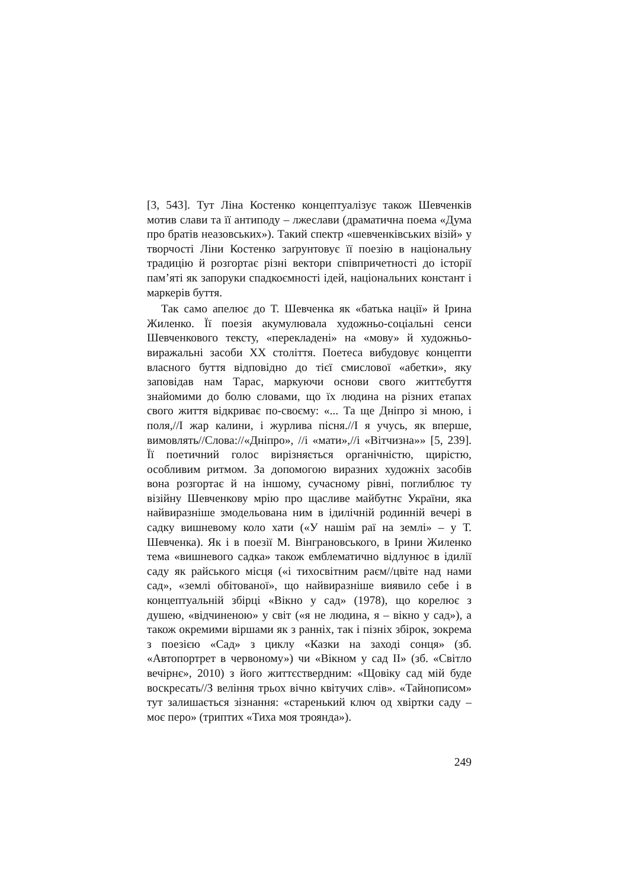[3, 543]. Тут Ліна Костенко концептуалізує також Шевченків мотив слави та її антиподу – лжеслави (драматична поема «Дума про братів неазовських»). Такий спектр «шевченківських візій» у творчості Ліни Костенко заґрунтовує її поезію в національну традицію й розгортає різні вектори співпричетності до історії пам’яті як запоруки спадкоємності ідей, національних констант і маркерів буття.
Так само апелює до Т. Шевченка як «батька нації» й Ірина Жиленко. Її поезія акумулювала художньо-соціальні сенси Шевченкового тексту, «перекладені» на «мову» й художньо-виражальні засоби XX століття. Поетеса вибудовує концепти власного буття відповідно до тієї смислової «абетки», яку заповідав нам Тарас, маркуючи основи свого життєбуття знайомими до болю словами, що їх людина на різних етапах свого життя відкриває по-своєму: «... Та ще Дніпро зі мною, і поля,//І жар калини, і журлива пісня.//І я учусь, як вперше, вимовлять//Слова://«Дніпро», //і «мати»,//і «Вітчизна»» [5, 239]. Її поетичний голос вирізняється органічністю, щирістю, особливим ритмом. За допомогою виразних художніх засобів вона розгортає й на іншому, сучасному рівні, поглиблює ту візійну Шевченкову мрію про щасливе майбутнє України, яка найвиразніше змодельована ним в ідилічній родинній вечері в садку вишневому коло хати («У нашім раї на землі» – у Т. Шевченка). Як і в поезії М. Вінграновського, в Ірини Жиленко тема «вишневого садка» також емблематично відлунює в ідилії саду як райського місця («і тихосвітним раєм//цвіте над нами сад», «землі обітованої», що найвиразніше виявило себе і в концептуальній збірці «Вікно у сад» (1978), що корелює з душею, «відчиненою» у світ («я не людина, я – вікно у сад»), а також окремими віршами як з ранніх, так і пізніх збірок, зокрема з поезією «Сад» з циклу «Казки на заході сонця» (зб. «Автопортрет в червоному») чи «Вікном у сад II» (зб. «Світло вечірнє», 2010) з його життєствердним: «Щовіку сад мій буде воскресать//З веління трьох вічно квітучих слів». «Тайнописом» тут залишається зізнання: «старенький ключ од хвіртки саду – моє перо» (триптих «Тиха моя троянда»).
249